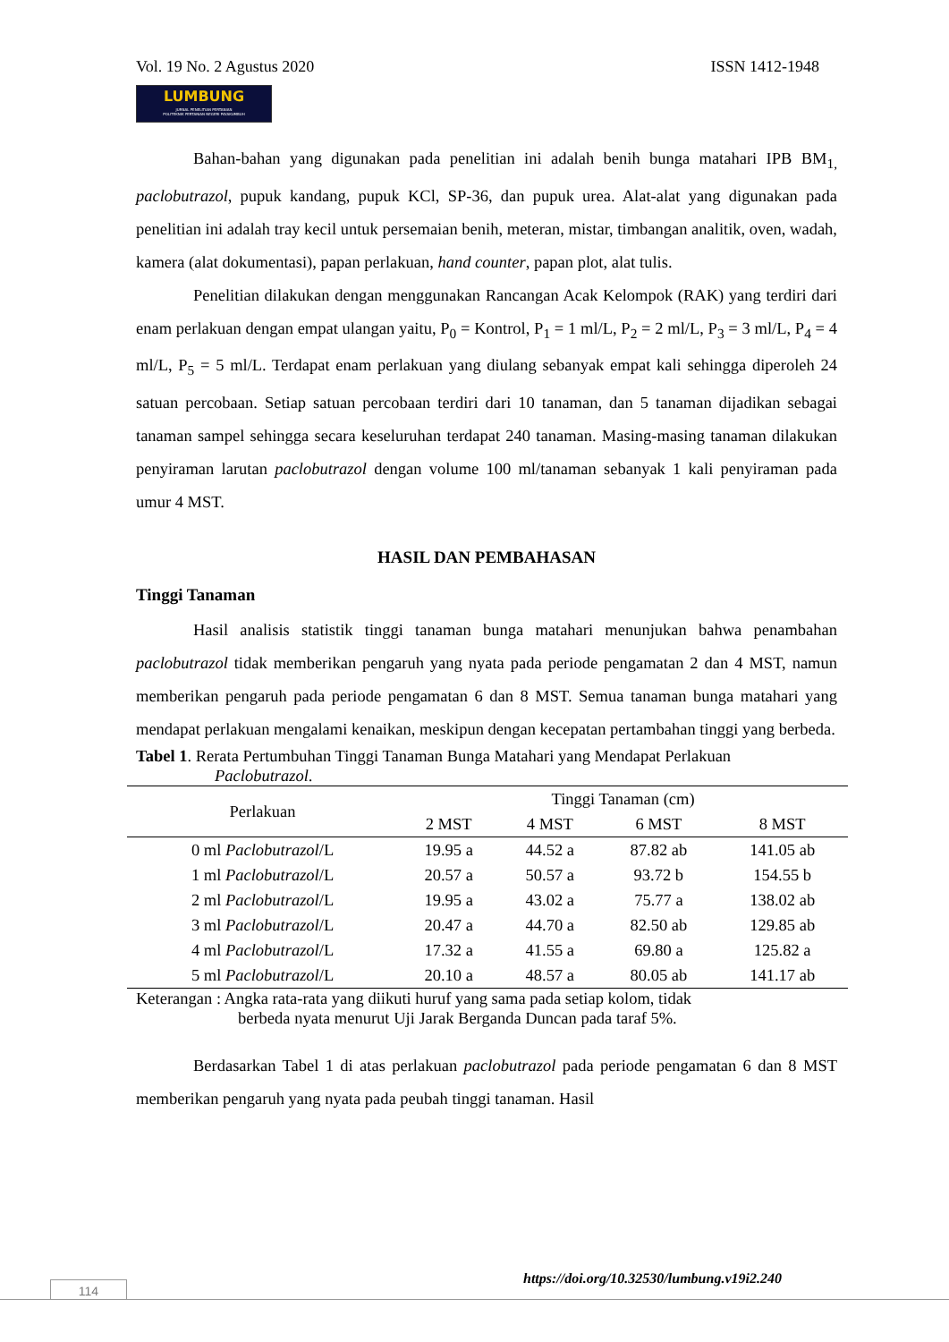Vol. 19 No. 2 Agustus 2020 ISSN 1412-1948
LUMBUNG
JURNAL PENELITIAN PERTANIAN
POLITEKNIK PERTANIAN NEGERI PAYAKUMBUH
Bahan-bahan yang digunakan pada penelitian ini adalah benih bunga matahari IPB BM<sub>1,</sub> paclobutrazol, pupuk kandang, pupuk KCl, SP-36, dan pupuk urea. Alat-alat yang digunakan pada penelitian ini adalah tray kecil untuk persemaian benih, meteran, mistar, timbangan analitik, oven, wadah, kamera (alat dokumentasi), papan perlakuan, hand counter, papan plot, alat tulis.
Penelitian dilakukan dengan menggunakan Rancangan Acak Kelompok (RAK) yang terdiri dari enam perlakuan dengan empat ulangan yaitu, P<sub>0</sub> = Kontrol, P<sub>1</sub> = 1 ml/L, P<sub>2</sub> = 2 ml/L, P<sub>3</sub> = 3 ml/L, P<sub>4</sub> = 4 ml/L, P<sub>5</sub> = 5 ml/L. Terdapat enam perlakuan yang diulang sebanyak empat kali sehingga diperoleh 24 satuan percobaan. Setiap satuan percobaan terdiri dari 10 tanaman, dan 5 tanaman dijadikan sebagai tanaman sampel sehingga secara keseluruhan terdapat 240 tanaman. Masing-masing tanaman dilakukan penyiraman larutan paclobutrazol dengan volume 100 ml/tanaman sebanyak 1 kali penyiraman pada umur 4 MST.
HASIL DAN PEMBAHASAN
Tinggi Tanaman
Hasil analisis statistik tinggi tanaman bunga matahari menunjukan bahwa penambahan paclobutrazol tidak memberikan pengaruh yang nyata pada periode pengamatan 2 dan 4 MST, namun memberikan pengaruh pada periode pengamatan 6 dan 8 MST. Semua tanaman bunga matahari yang mendapat perlakuan mengalami kenaikan, meskipun dengan kecepatan pertambahan tinggi yang berbeda.
Tabel 1. Rerata Pertumbuhan Tinggi Tanaman Bunga Matahari yang Mendapat Perlakuan
Paclobutrazol.
| Perlakuan | Tinggi Tanaman (cm) | | | |
| --- | --- | --- | --- | --- |
| | 2 MST | 4 MST | 6 MST | 8 MST |
| 0 ml Paclobutrazol /L | 19.95 a | 44.52 a | 87.82 ab | 141.05 ab |
| 1 ml Paclobutrazol /L | 20.57 a | 50.57 a | 93.72 b | 154.55 b |
| 2 ml Paclobutrazol /L | 19.95 a | 43.02 a | 75.77 a | 138.02 ab |
| 3 ml Paclobutrazol /L | 20.47 a | 44.70 a | 82.50 ab | 129.85 ab |
| 4 ml Paclobutrazol /L | 17.32 a | 41.55 a | 69.80 a | 125.82 a |
| 5 ml Paclobutrazol /L | 20.10 a | 48.57 a | 80.05 ab | 141.17 ab |
Keterangan : Angka rata-rata yang diikuti huruf yang sama pada setiap kolom, tidak
berbeda nyata menurut Uji Jarak Berganda Duncan pada taraf 5%.
Berdasarkan Tabel 1 di atas perlakuan paclobutrazol pada periode pengamatan 6 dan 8 MST memberikan pengaruh yang nyata pada peubah tinggi tanaman. Hasil
https://doi.org/10.32530/lumbung.v19i2.240
114